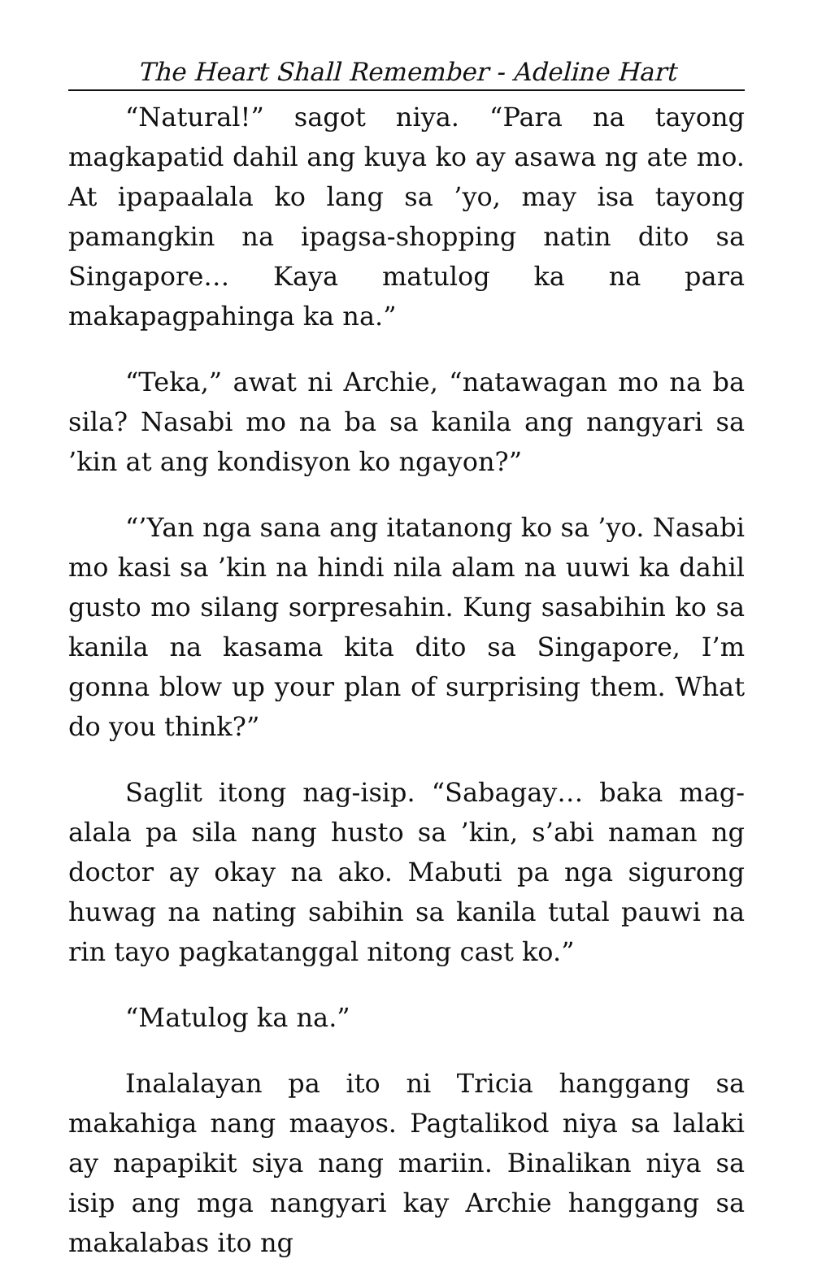The Heart Shall Remember - Adeline Hart
“Natural!” sagot niya. “Para na tayong magkapatid dahil ang kuya ko ay asawa ng ate mo. At ipapaalala ko lang sa ’yo, may isa tayong pamangkin na ipagsa-shopping natin dito sa Singapore… Kaya matulog ka na para makapagpahinga ka na.”
“Teka,” awat ni Archie, “natawagan mo na ba sila? Nasabi mo na ba sa kanila ang nangyari sa ’kin at ang kondisyon ko ngayon?”
“’Yan nga sana ang itatanong ko sa ’yo. Nasabi mo kasi sa ’kin na hindi nila alam na uuwi ka dahil gusto mo silang sorpresahin. Kung sasabihin ko sa kanila na kasama kita dito sa Singapore, I’m gonna blow up your plan of surprising them. What do you think?”
Saglit itong nag-isip. “Sabagay… baka mag-alala pa sila nang husto sa ’kin, s’abi naman ng doctor ay okay na ako. Mabuti pa nga sigurong huwag na nating sabihin sa kanila tutal pauwi na rin tayo pagkatanggal nitong cast ko.”
“Matulog ka na.”
Inalalayan pa ito ni Tricia hanggang sa makahiga nang maayos. Pagtalikod niya sa lalaki ay napapikit siya nang mariin. Binalikan niya sa isip ang mga nangyari kay Archie hanggang sa makalabas ito ng